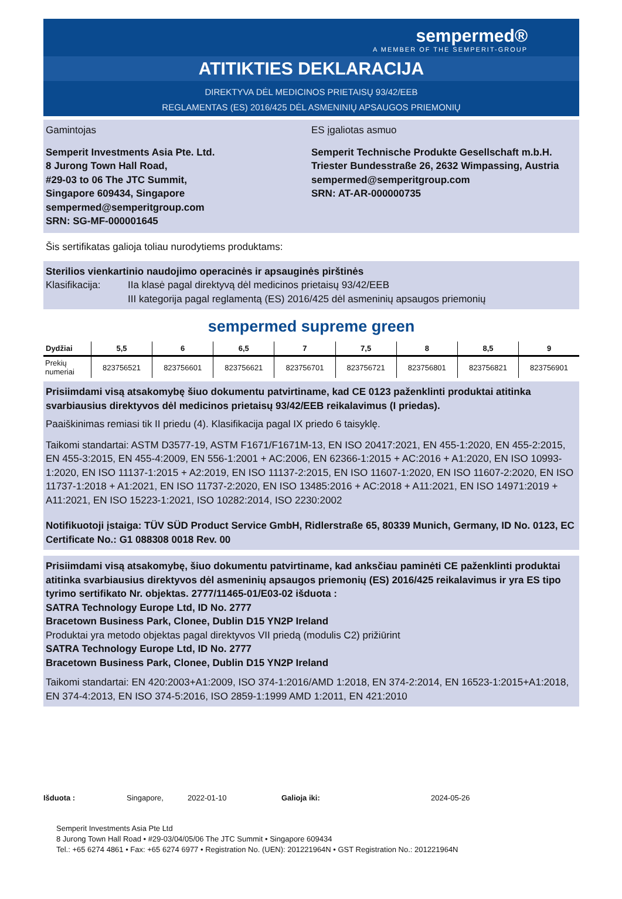sempermed®
A MEMBER OF THE SEMPERIT-GROUP
ATITIKTIES DEKLARACIJA
DIREKTYVA DĖL MEDICINOS PRIETAISŲ 93/42/EEB
REGLAMENTAS (ES) 2016/425 DĖL ASMENINIŲ APSAUGOS PRIEMONIŲ
Gamintojas
Semperit Investments Asia Pte. Ltd.
8 Jurong Town Hall Road,
#29-03 to 06 The JTC Summit,
Singapore 609434, Singapore
sempermed@semperitgroup.com
SRN: SG-MF-000001645
ES įgaliotas asmuo
Semperit Technische Produkte Gesellschaft m.b.H.
Triester Bundesstraße 26, 2632 Wimpassing, Austria
sempermed@semperitgroup.com
SRN: AT-AR-000000735
Šis sertifikatas galioja toliau nurodytiems produktams:
Sterilios vienkartinio naudojimo operacinės ir apsauginės pirštinės
Klasifikacija: IIa klasė pagal direktyvą dėl medicinos prietaisų 93/42/EEB
III kategorija pagal reglamentą (ES) 2016/425 dėl asmeninių apsaugos priemonių
sempermed supreme green
| Dydžiai | 5,5 | 6 | 6,5 | 7 | 7,5 | 8 | 8,5 | 9 |
| --- | --- | --- | --- | --- | --- | --- | --- | --- |
| Prekių numeriai | 823756521 | 823756601 | 823756621 | 823756701 | 823756721 | 823756801 | 823756821 | 823756901 |
Prisiimdami visą atsakomybę šiuo dokumentu patvirtiname, kad CE 0123 paženklinti produktai atitinka svarbiausius direktyvos dėl medicinos prietaisų 93/42/EEB reikalavimus (I priedas).
Paaiškinimas remiasi tik II priedu (4). Klasifikacija pagal IX priedo 6 taisyklę.
Taikomi standartai: ASTM D3577-19, ASTM F1671/F1671M-13, EN ISO 20417:2021, EN 455-1:2020, EN 455-2:2015, EN 455-3:2015, EN 455-4:2009, EN 556-1:2001 + AC:2006, EN 62366-1:2015 + AC:2016 + A1:2020, EN ISO 10993-1:2020, EN ISO 11137-1:2015 + A2:2019, EN ISO 11137-2:2015, EN ISO 11607-1:2020, EN ISO 11607-2:2020, EN ISO 11737-1:2018 + A1:2021, EN ISO 11737-2:2020, EN ISO 13485:2016 + AC:2018 + A11:2021, EN ISO 14971:2019 + A11:2021, EN ISO 15223-1:2021, ISO 10282:2014, ISO 2230:2002
Notifikuotoji įstaiga: TÜV SÜD Product Service GmbH, Ridlerstraße 65, 80339 Munich, Germany, ID No. 0123, EC Certificate No.: G1 088308 0018 Rev. 00
Prisiimdami visą atsakomybę, šiuo dokumentu patvirtiname, kad anksčiau paminėti CE paženklinti produktai atitinka svarbiausius direktyvos dėl asmeninių apsaugos priemonių (ES) 2016/425 reikalavimus ir yra ES tipo tyrimo sertifikato Nr. objektas. 2777/11465-01/E03-02 išduota :
SATRA Technology Europe Ltd, ID No. 2777
Bracetown Business Park, Clonee, Dublin D15 YN2P Ireland
Produktai yra metodo objektas pagal direktyvos VII priedą (modulis C2) prižiūrint
SATRA Technology Europe Ltd, ID No. 2777
Bracetown Business Park, Clonee, Dublin D15 YN2P Ireland
Taikomi standartai: EN 420:2003+A1:2009, ISO 374-1:2016/AMD 1:2018, EN 374-2:2014, EN 16523-1:2015+A1:2018, EN 374-4:2013, EN ISO 374-5:2016, ISO 2859-1:1999 AMD 1:2011, EN 421:2010
Išduota : Singapore, 2022-01-10 Galioja iki: 2024-05-26
Semperit Investments Asia Pte Ltd
8 Jurong Town Hall Road • #29-03/04/05/06 The JTC Summit • Singapore 609434
Tel.: +65 6274 4861 • Fax: +65 6274 6977 • Registration No. (UEN): 201221964N • GST Registration No.: 201221964N